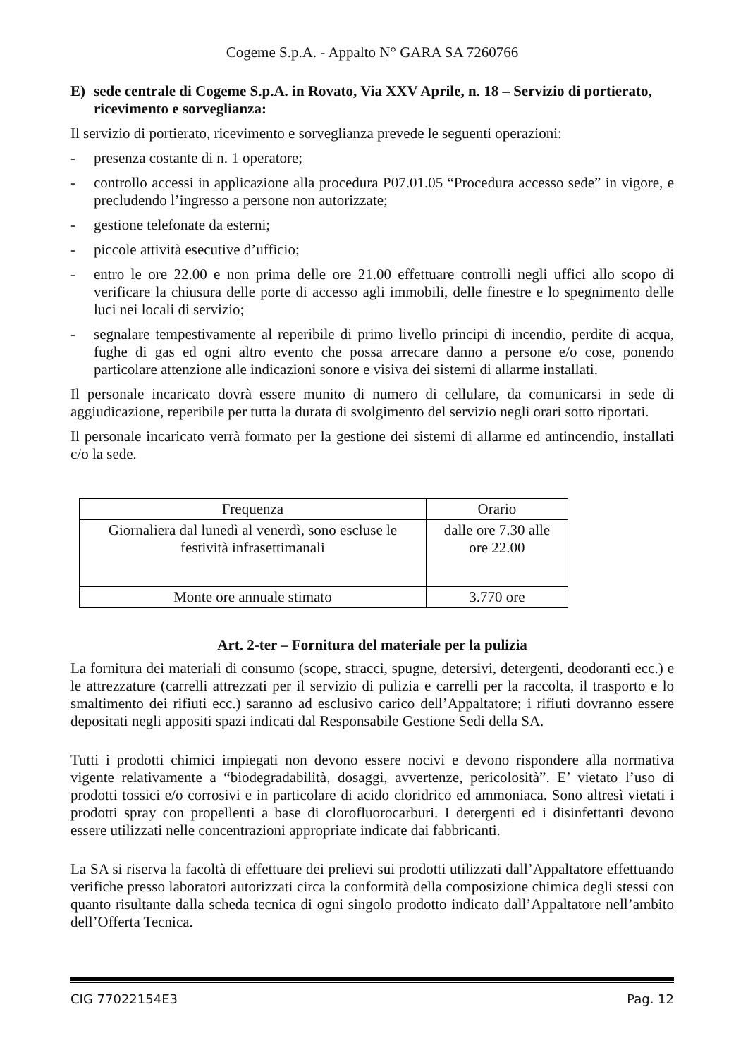Cogeme S.p.A. - Appalto N° GARA SA 7260766
E) sede centrale di Cogeme S.p.A. in Rovato, Via XXV Aprile, n. 18 – Servizio di portierato, ricevimento e sorveglianza:
Il servizio di portierato, ricevimento e sorveglianza prevede le seguenti operazioni:
- presenza costante di n. 1 operatore;
- controllo accessi in applicazione alla procedura P07.01.05 “Procedura accesso sede” in vigore, e precludendo l’ingresso a persone non autorizzate;
- gestione telefonate da esterni;
- piccole attività esecutive d’ufficio;
- entro le ore 22.00 e non prima delle ore 21.00 effettuare controlli negli uffici allo scopo di verificare la chiusura delle porte di accesso agli immobili, delle finestre e lo spegnimento delle luci nei locali di servizio;
- segnalare tempestivamente al reperibile di primo livello principi di incendio, perdite di acqua, fughe di gas ed ogni altro evento che possa arrecare danno a persone e/o cose, ponendo particolare attenzione alle indicazioni sonore e visiva dei sistemi di allarme installati.
Il personale incaricato dovrà essere munito di numero di cellulare, da comunicarsi in sede di aggiudicazione, reperibile per tutta la durata di svolgimento del servizio negli orari sotto riportati.
Il personale incaricato verrà formato per la gestione dei sistemi di allarme ed antincendio, installati c/o la sede.
| Frequenza | Orario |
| --- | --- |
| Giornaliera dal lunedì al venerdì, sono escluse le festività infrasettimanali | dalle ore 7.30 alle ore 22.00 |
| Monte ore annuale stimato | 3.770 ore |
Art. 2-ter – Fornitura del materiale per la pulizia
La fornitura dei materiali di consumo (scope, stracci, spugne, detersivi, detergenti, deodoranti ecc.) e le attrezzature (carrelli attrezzati per il servizio di pulizia e carrelli per la raccolta, il trasporto e lo smaltimento dei rifiuti ecc.) saranno ad esclusivo carico dell’Appaltatore; i rifiuti dovranno essere depositati negli appositi spazi indicati dal Responsabile Gestione Sedi della SA.
Tutti i prodotti chimici impiegati non devono essere nocivi e devono rispondere alla normativa vigente relativamente a “biodegradabilità, dosaggi, avvertenze, pericolosità”. E’ vietato l’uso di prodotti tossici e/o corrosivi e in particolare di acido cloridrico ed ammoniaca. Sono altresì vietati i prodotti spray con propellenti a base di clorofluorocarburi. I detergenti ed i disinfettanti devono essere utilizzati nelle concentrazioni appropriate indicate dai fabbricanti.
La SA si riserva la facoltà di effettuare dei prelievi sui prodotti utilizzati dall’Appaltatore effettuando verifiche presso laboratori autorizzati circa la conformità della composizione chimica degli stessi con quanto risultante dalla scheda tecnica di ogni singolo prodotto indicato dall’Appaltatore nell’ambito dell’Offerta Tecnica.
CIG 77022154E3 Pag. 12